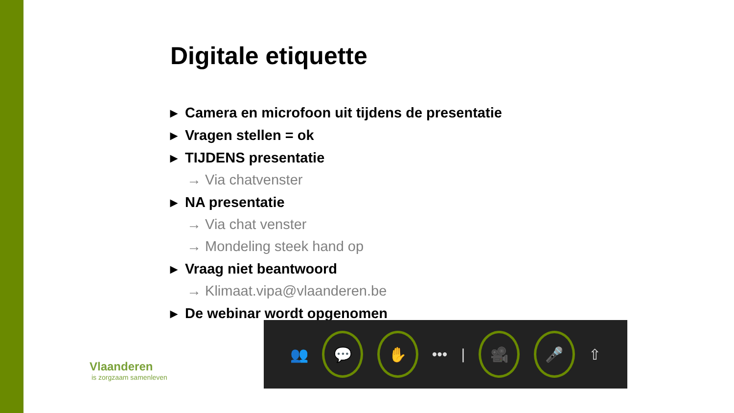Digitale etiquette
▸ Camera en microfoon uit tijdens de presentatie
▸ Vragen stellen = ok
▸ TIJDENS presentatie
→ Via chatvenster
▸ NA presentatie
→ Via chat venster
→ Mondeling steek hand op
▸ Vraag niet beantwoord
→ Klimaat.vipa@vlaanderen.be
▸ De webinar wordt opgenomen
Vlaanderen
is zorgzaam samenleven
👥
💬 ✋
••• |
🎥 🎤
⇧